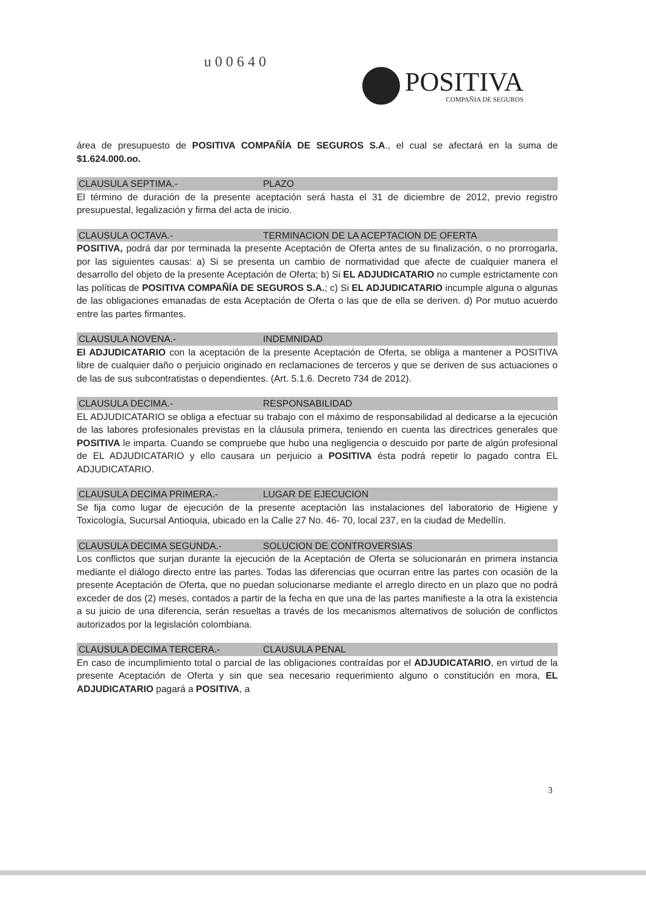u00640
POSITIVA
COMPAÑIA DE SEGUROS
área de presupuesto de POSITIVA COMPAÑÍA DE SEGUROS S.A., el cual se afectará en la suma de $1.624.000.oo.
CLAUSULA SEPTIMA.- PLAZO
El término de duración de la presente aceptación será hasta el 31 de diciembre de 2012, previo registro presupuestal, legalización y firma del acta de inicio.
CLAUSULA OCTAVA.- TERMINACION DE LA ACEPTACION DE OFERTA
POSITIVA, podrá dar por terminada la presente Aceptación de Oferta antes de su finalización, o no prorrogarla, por las siguientes causas: a) Si se presenta un cambio de normatividad que afecte de cualquier manera el desarrollo del objeto de la presente Aceptación de Oferta; b) Si EL ADJUDICATARIO no cumple estrictamente con las políticas de POSITIVA COMPAÑÍA DE SEGUROS S.A.; c) Si EL ADJUDICATARIO incumple alguna o algunas de las obligaciones emanadas de esta Aceptación de Oferta o las que de ella se deriven. d) Por mutuo acuerdo entre las partes firmantes.
CLAUSULA NOVENA.- INDEMNIDAD
El ADJUDICATARIO con la aceptación de la presente Aceptación de Oferta, se obliga a mantener a POSITIVA libre de cualquier daño o perjuicio originado en reclamaciones de terceros y que se deriven de sus actuaciones o de las de sus subcontratistas o dependientes. (Art. 5.1.6. Decreto 734 de 2012).
CLAUSULA DECIMA.- RESPONSABILIDAD
EL ADJUDICATARIO se obliga a efectuar su trabajo con el máximo de responsabilidad al dedicarse a la ejecución de las labores profesionales previstas en la cláusula primera, teniendo en cuenta las directrices generales que POSITIVA le imparta. Cuando se compruebe que hubo una negligencia o descuido por parte de algún profesional de EL ADJUDICATARIO y ello causara un perjuicio a POSITIVA ésta podrá repetir lo pagado contra EL ADJUDICATARIO.
CLAUSULA DECIMA PRIMERA.- LUGAR DE EJECUCION
Se fija como lugar de ejecución de la presente aceptación las instalaciones del laboratorio de Higiene y Toxicología, Sucursal Antioquia, ubicado en la Calle 27 No. 46- 70, local 237, en la ciudad de Medellín.
CLAUSULA DECIMA SEGUNDA.- SOLUCION DE CONTROVERSIAS
Los conflictos que surjan durante la ejecución de la Aceptación de Oferta se solucionarán en primera instancia mediante el diálogo directo entre las partes. Todas las diferencias que ocurran entre las partes con ocasión de la presente Aceptación de Oferta, que no puedan solucionarse mediante el arreglo directo en un plazo que no podrá exceder de dos (2) meses, contados a partir de la fecha en que una de las partes manifieste a la otra la existencia a su juicio de una diferencia, serán resueltas a través de los mecanismos alternativos de solución de conflictos autorizados por la legislación colombiana.
CLAUSULA DECIMA TERCERA.- CLAUSULA PENAL
En caso de incumplimiento total o parcial de las obligaciones contraídas por el ADJUDICATARIO, en virtud de la presente Aceptación de Oferta y sin que sea necesario requerimiento alguno o constitución en mora, EL ADJUDICATARIO pagará a POSITIVA, a
3